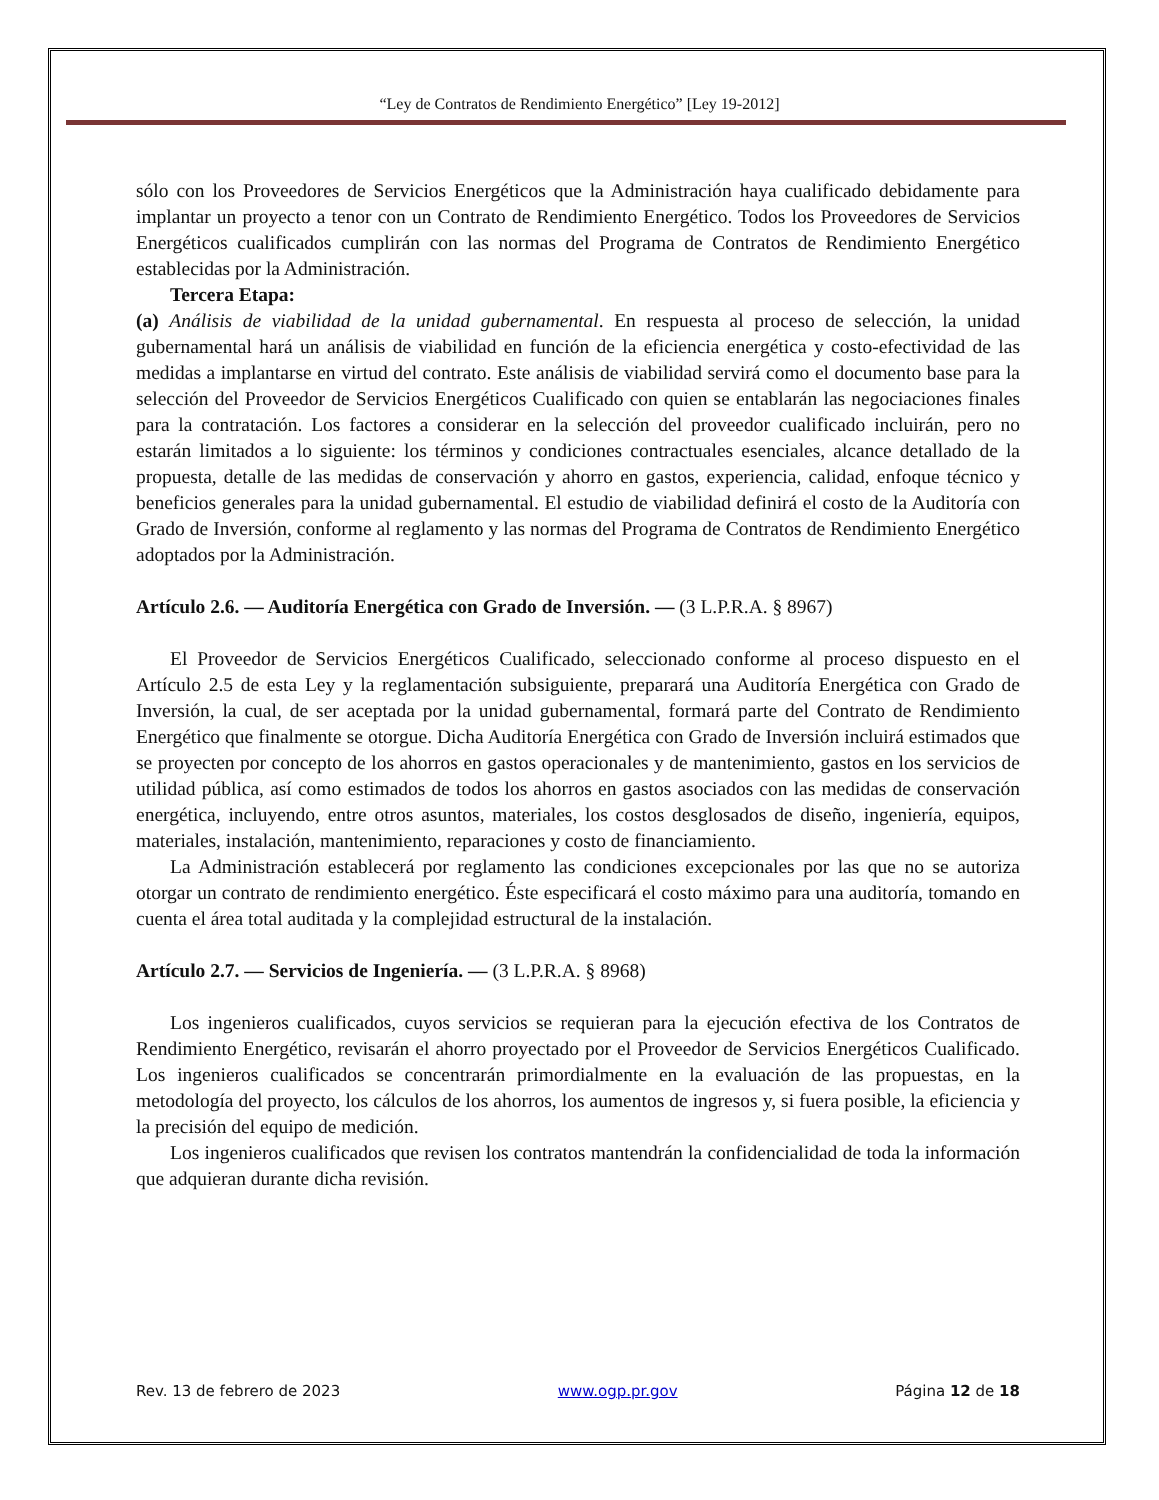“Ley de Contratos de Rendimiento Energético” [Ley 19-2012]
sólo con los Proveedores de Servicios Energéticos que la Administración haya cualificado debidamente para implantar un proyecto a tenor con un Contrato de Rendimiento Energético. Todos los Proveedores de Servicios Energéticos cualificados cumplirán con las normas del Programa de Contratos de Rendimiento Energético establecidas por la Administración.
Tercera Etapa:
(a) Análisis de viabilidad de la unidad gubernamental. En respuesta al proceso de selección, la unidad gubernamental hará un análisis de viabilidad en función de la eficiencia energética y costo-efectividad de las medidas a implantarse en virtud del contrato. Este análisis de viabilidad servirá como el documento base para la selección del Proveedor de Servicios Energéticos Cualificado con quien se entablarán las negociaciones finales para la contratación. Los factores a considerar en la selección del proveedor cualificado incluirán, pero no estarán limitados a lo siguiente: los términos y condiciones contractuales esenciales, alcance detallado de la propuesta, detalle de las medidas de conservación y ahorro en gastos, experiencia, calidad, enfoque técnico y beneficios generales para la unidad gubernamental. El estudio de viabilidad definirá el costo de la Auditoría con Grado de Inversión, conforme al reglamento y las normas del Programa de Contratos de Rendimiento Energético adoptados por la Administración.
Artículo 2.6. — Auditoría Energética con Grado de Inversión. — (3 L.P.R.A. § 8967)
El Proveedor de Servicios Energéticos Cualificado, seleccionado conforme al proceso dispuesto en el Artículo 2.5 de esta Ley y la reglamentación subsiguiente, preparará una Auditoría Energética con Grado de Inversión, la cual, de ser aceptada por la unidad gubernamental, formará parte del Contrato de Rendimiento Energético que finalmente se otorgue. Dicha Auditoría Energética con Grado de Inversión incluirá estimados que se proyecten por concepto de los ahorros en gastos operacionales y de mantenimiento, gastos en los servicios de utilidad pública, así como estimados de todos los ahorros en gastos asociados con las medidas de conservación energética, incluyendo, entre otros asuntos, materiales, los costos desglosados de diseño, ingeniería, equipos, materiales, instalación, mantenimiento, reparaciones y costo de financiamiento.
La Administración establecerá por reglamento las condiciones excepcionales por las que no se autoriza otorgar un contrato de rendimiento energético. Éste especificará el costo máximo para una auditoría, tomando en cuenta el área total auditada y la complejidad estructural de la instalación.
Artículo 2.7. — Servicios de Ingeniería. — (3 L.P.R.A. § 8968)
Los ingenieros cualificados, cuyos servicios se requieran para la ejecución efectiva de los Contratos de Rendimiento Energético, revisarán el ahorro proyectado por el Proveedor de Servicios Energéticos Cualificado. Los ingenieros cualificados se concentrarán primordialmente en la evaluación de las propuestas, en la metodología del proyecto, los cálculos de los ahorros, los aumentos de ingresos y, si fuera posible, la eficiencia y la precisión del equipo de medición.
Los ingenieros cualificados que revisen los contratos mantendrán la confidencialidad de toda la información que adquieran durante dicha revisión.
Rev. 13 de febrero de 2023 www.ogp.pr.gov Página 12 de 18